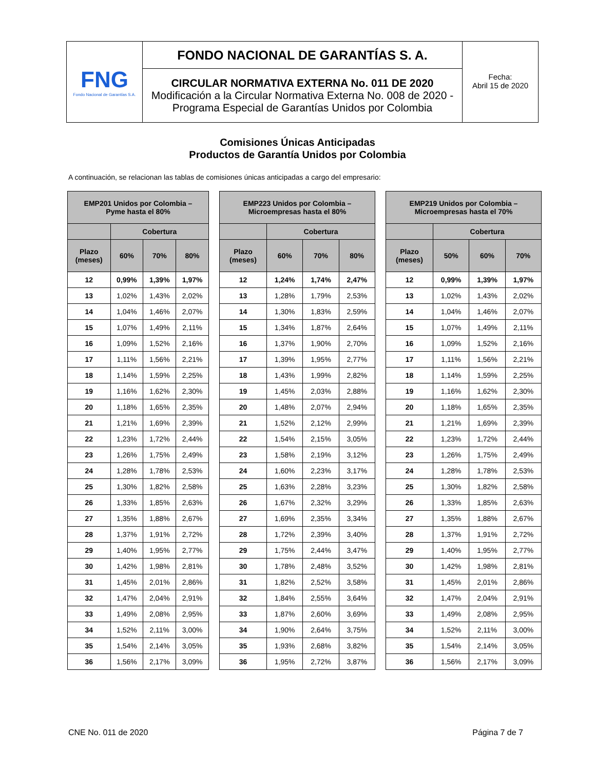| FNG Fondo Nacional de Garantías S.A. | FONDO NACIONAL DE GARANTÍAS S. A. | Fecha: Abril 15 de 2020 |
| | CIRCULAR NORMATIVA EXTERNA No. 011 DE 2020 Modificación a la Circular Normativa Externa No. 008 de 2020 - Programa Especial de Garantías Unidos por Colombia | |
Comisiones Únicas Anticipadas
Productos de Garantía Unidos por Colombia
A continuación, se relacionan las tablas de comisiones únicas anticipadas a cargo del empresario:
| EMP201 Unidos por Colombia – Pyme hasta el 80% | | | |
| --- | --- | --- | --- |
| | Cobertura | | |
| Plazo (meses) | 60% | 70% | 80% |
| 12 | 0,99% | 1,39% | 1,97% |
| 13 | 1,02% | 1,43% | 2,02% |
| 14 | 1,04% | 1,46% | 2,07% |
| 15 | 1,07% | 1,49% | 2,11% |
| 16 | 1,09% | 1,52% | 2,16% |
| 17 | 1,11% | 1,56% | 2,21% |
| 18 | 1,14% | 1,59% | 2,25% |
| 19 | 1,16% | 1,62% | 2,30% |
| 20 | 1,18% | 1,65% | 2,35% |
| 21 | 1,21% | 1,69% | 2,39% |
| 22 | 1,23% | 1,72% | 2,44% |
| 23 | 1,26% | 1,75% | 2,49% |
| 24 | 1,28% | 1,78% | 2,53% |
| 25 | 1,30% | 1,82% | 2,58% |
| 26 | 1,33% | 1,85% | 2,63% |
| 27 | 1,35% | 1,88% | 2,67% |
| 28 | 1,37% | 1,91% | 2,72% |
| 29 | 1,40% | 1,95% | 2,77% |
| 30 | 1,42% | 1,98% | 2,81% |
| 31 | 1,45% | 2,01% | 2,86% |
| 32 | 1,47% | 2,04% | 2,91% |
| 33 | 1,49% | 2,08% | 2,95% |
| 34 | 1,52% | 2,11% | 3,00% |
| 35 | 1,54% | 2,14% | 3,05% |
| 36 | 1,56% | 2,17% | 3,09% |
| EMP223 Unidos por Colombia – Microempresas hasta el 80% | | | |
| --- | --- | --- | --- |
| | Cobertura | | |
| Plazo (meses) | 60% | 70% | 80% |
| 12 | 1,24% | 1,74% | 2,47% |
| 13 | 1,28% | 1,79% | 2,53% |
| 14 | 1,30% | 1,83% | 2,59% |
| 15 | 1,34% | 1,87% | 2,64% |
| 16 | 1,37% | 1,90% | 2,70% |
| 17 | 1,39% | 1,95% | 2,77% |
| 18 | 1,43% | 1,99% | 2,82% |
| 19 | 1,45% | 2,03% | 2,88% |
| 20 | 1,48% | 2,07% | 2,94% |
| 21 | 1,52% | 2,12% | 2,99% |
| 22 | 1,54% | 2,15% | 3,05% |
| 23 | 1,58% | 2,19% | 3,12% |
| 24 | 1,60% | 2,23% | 3,17% |
| 25 | 1,63% | 2,28% | 3,23% |
| 26 | 1,67% | 2,32% | 3,29% |
| 27 | 1,69% | 2,35% | 3,34% |
| 28 | 1,72% | 2,39% | 3,40% |
| 29 | 1,75% | 2,44% | 3,47% |
| 30 | 1,78% | 2,48% | 3,52% |
| 31 | 1,82% | 2,52% | 3,58% |
| 32 | 1,84% | 2,55% | 3,64% |
| 33 | 1,87% | 2,60% | 3,69% |
| 34 | 1,90% | 2,64% | 3,75% |
| 35 | 1,93% | 2,68% | 3,82% |
| 36 | 1,95% | 2,72% | 3,87% |
| EMP219 Unidos por Colombia – Microempresas hasta el 70% | | | |
| --- | --- | --- | --- |
| | Cobertura | | |
| Plazo (meses) | 50% | 60% | 70% |
| 12 | 0,99% | 1,39% | 1,97% |
| 13 | 1,02% | 1,43% | 2,02% |
| 14 | 1,04% | 1,46% | 2,07% |
| 15 | 1,07% | 1,49% | 2,11% |
| 16 | 1,09% | 1,52% | 2,16% |
| 17 | 1,11% | 1,56% | 2,21% |
| 18 | 1,14% | 1,59% | 2,25% |
| 19 | 1,16% | 1,62% | 2,30% |
| 20 | 1,18% | 1,65% | 2,35% |
| 21 | 1,21% | 1,69% | 2,39% |
| 22 | 1,23% | 1,72% | 2,44% |
| 23 | 1,26% | 1,75% | 2,49% |
| 24 | 1,28% | 1,78% | 2,53% |
| 25 | 1,30% | 1,82% | 2,58% |
| 26 | 1,33% | 1,85% | 2,63% |
| 27 | 1,35% | 1,88% | 2,67% |
| 28 | 1,37% | 1,91% | 2,72% |
| 29 | 1,40% | 1,95% | 2,77% |
| 30 | 1,42% | 1,98% | 2,81% |
| 31 | 1,45% | 2,01% | 2,86% |
| 32 | 1,47% | 2,04% | 2,91% |
| 33 | 1,49% | 2,08% | 2,95% |
| 34 | 1,52% | 2,11% | 3,00% |
| 35 | 1,54% | 2,14% | 3,05% |
| 36 | 1,56% | 2,17% | 3,09% |
CNE No. 011 de 2020 Página 7 de 7